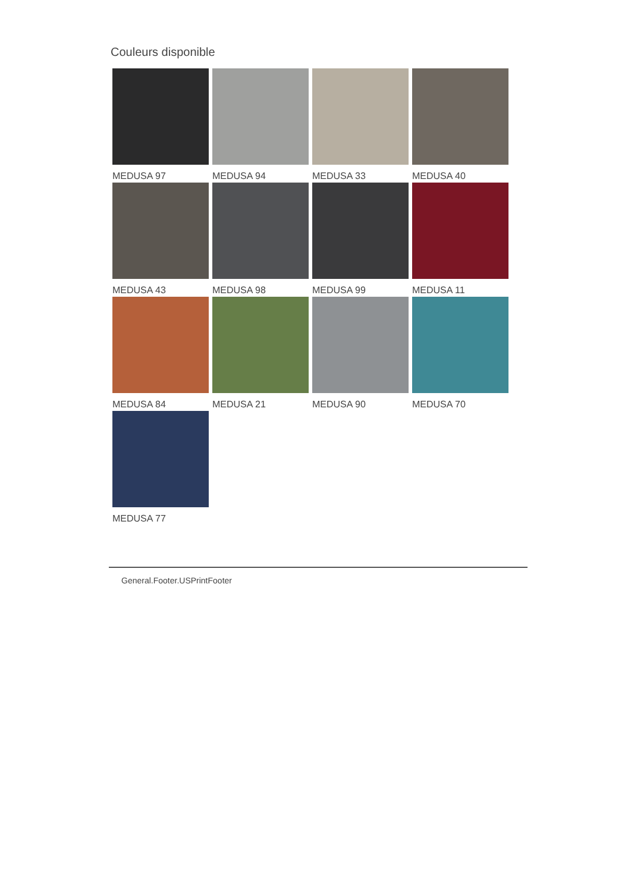Couleurs disponible
MEDUSA 97
MEDUSA 94
MEDUSA 33
MEDUSA 40
MEDUSA 43
MEDUSA 98
MEDUSA 99
MEDUSA 11
MEDUSA 84
MEDUSA 21
MEDUSA 90
MEDUSA 70
MEDUSA 77
General.Footer.USPrintFooter